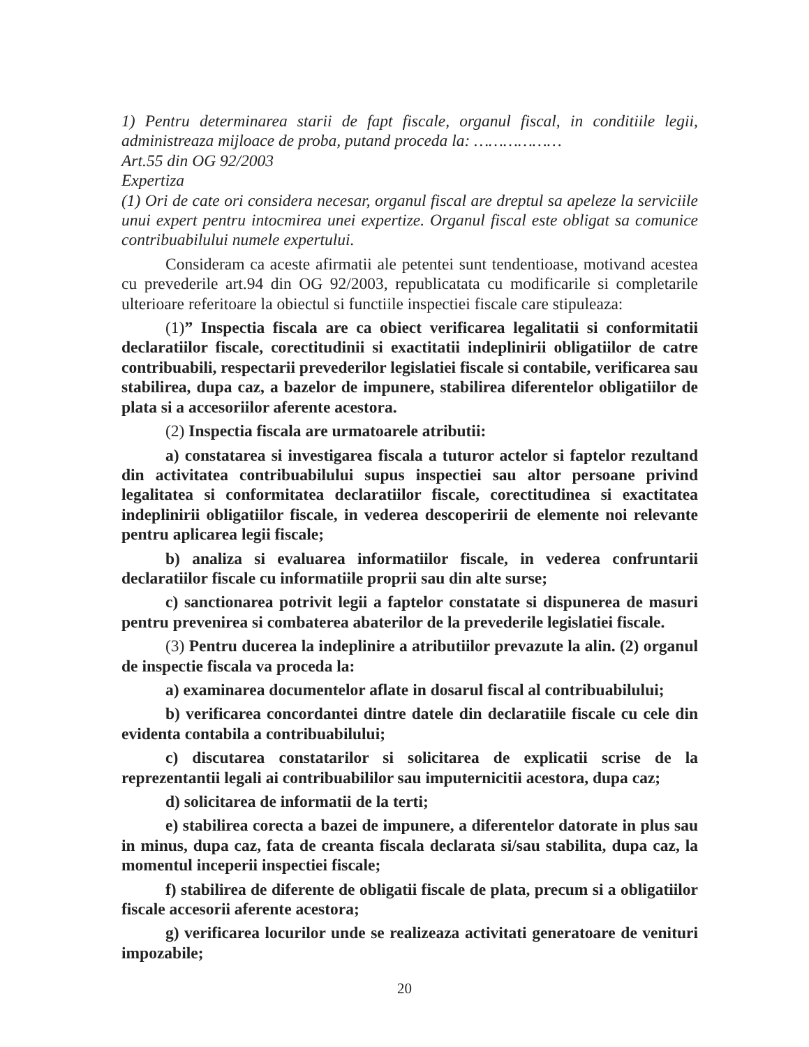1) Pentru determinarea starii de fapt fiscale, organul fiscal, in conditiile legii, administreaza mijloace de proba, putand proceda la: ………………
Art.55 din OG 92/2003
Expertiza
(1) Ori de cate ori considera necesar, organul fiscal are dreptul sa apeleze la serviciile unui expert pentru intocmirea unei expertize. Organul fiscal este obligat sa comunice contribuabilului numele expertului.
Consideram ca aceste afirmatii ale petentei sunt tendentioase, motivand acestea cu prevederile art.94 din OG 92/2003, republicatata cu modificarile si completarile ulterioare referitoare la obiectul si functiile inspectiei fiscale care stipuleaza:
(1)” Inspectia fiscala are ca obiect verificarea legalitatii si conformitatii declaratiilor fiscale, corectitudinii si exactitatii indeplinirii obligatiilor de catre contribuabili, respectarii prevederilor legislatiei fiscale si contabile, verificarea sau stabilirea, dupa caz, a bazelor de impunere, stabilirea diferentelor obligatiilor de plata si a accesoriilor aferente acestora.
(2) Inspectia fiscala are urmatoarele atributii:
a) constatarea si investigarea fiscala a tuturor actelor si faptelor rezultand din activitatea contribuabilului supus inspectiei sau altor persoane privind legalitatea si conformitatea declaratiilor fiscale, corectitudinea si exactitatea indeplinirii obligatiilor fiscale, in vederea descoperirii de elemente noi relevante pentru aplicarea legii fiscale;
b) analiza si evaluarea informatiilor fiscale, in vederea confruntarii declaratiilor fiscale cu informatiile proprii sau din alte surse;
c) sanctionarea potrivit legii a faptelor constatate si dispunerea de masuri pentru prevenirea si combaterea abaterilor de la prevederile legislatiei fiscale.
(3) Pentru ducerea la indeplinire a atributiilor prevazute la alin. (2) organul de inspectie fiscala va proceda la:
a) examinarea documentelor aflate in dosarul fiscal al contribuabilului;
b) verificarea concordantei dintre datele din declaratiile fiscale cu cele din evidenta contabila a contribuabilului;
c) discutarea constatarilor si solicitarea de explicatii scrise de la reprezentantii legali ai contribuabililor sau imputernicitii acestora, dupa caz;
d) solicitarea de informatii de la terti;
e) stabilirea corecta a bazei de impunere, a diferentelor datorate in plus sau in minus, dupa caz, fata de creanta fiscala declarata si/sau stabilita, dupa caz, la momentul inceperii inspectiei fiscale;
f) stabilirea de diferente de obligatii fiscale de plata, precum si a obligatiilor fiscale accesorii aferente acestora;
g) verificarea locurilor unde se realizeaza activitati generatoare de venituri impozabile;
20